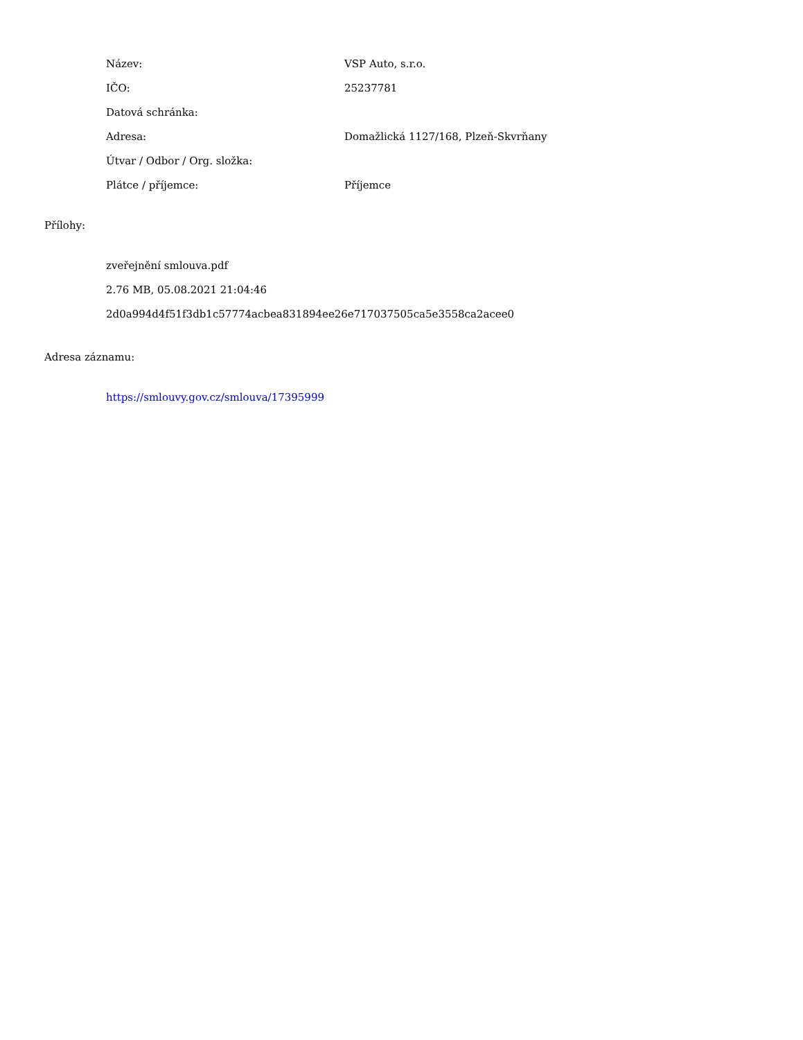| Název: | VSP Auto, s.r.o. |
| IČO: | 25237781 |
| Datová schránka: | |
| Adresa: | Domažlická 1127/168, Plzeň-Skvrňany |
| Útvar / Odbor / Org. složka: | |
| Plátce / příjemce: | Příjemce |
Přílohy:
zveřejnění smlouva.pdf
2.76 MB, 05.08.2021 21:04:46
2d0a994d4f51f3db1c57774acbea831894ee26e717037505ca5e3558ca2acee0
Adresa záznamu:
https://smlouvy.gov.cz/smlouva/17395999